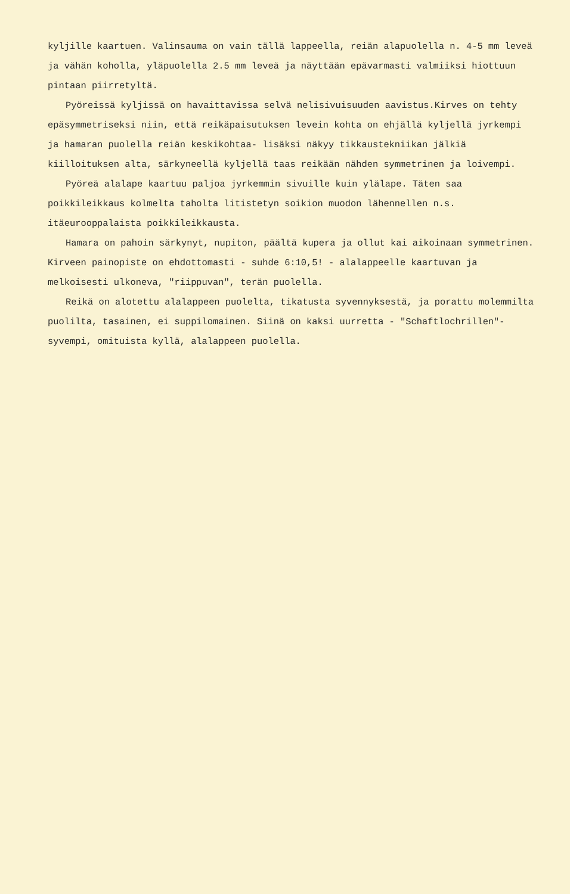kyljille kaartuen. Valinsauma on vain tällä lappeella, reiän alapuolella n. 4-5 mm leveä ja vähän koholla, yläpuolella 2.5 mm leveä ja näyttään epävarmasti valmiiksi hiottuun pintaan piirretyltä.
Pyöreissä kyljissä on havaittavissa selvä nelisivuisuuden aavistus.Kirves on tehty epäsymmetriseksi niin, että reikäpaisutuksen levein kohta on ehjällä kyljellä jyrkempi ja hamaran puolella reiän keskikohtaa- lisäksi näkyy tikkaustekniikan jälkiä kiilloituksen alta, särkyneellä kyljellä taas reikään nähden symmetrinen ja loivempi.
Pyöreä alalape kaartuu paljoa jyrkemmin sivuille kuin ylälape. Täten saa poikkileikkaus kolmelta taholta litistetyn soikion muodon lähennellen n.s. itäeurooppalaista poikkileikkausta.
Hamara on pahoin särkynyt, nupiton, päältä kupera ja ollut kai aikoinaan symmetrinen. Kirveen painopiste on ehdottomasti - suhde 6:10,5! - alalappeelle kaartuvan ja melkoisesti ulkoneva, "riippuvan", terän puolella.
Reikä on alotettu alalappeen puolelta, tikatusta syvennyksestä, ja porattu molemmilta puolilta, tasainen, ei suppilomainen. Siinä on kaksi uurretta - "Schaftlochrillen"- syvempi, omituista kyllä, alalappeen puolella.